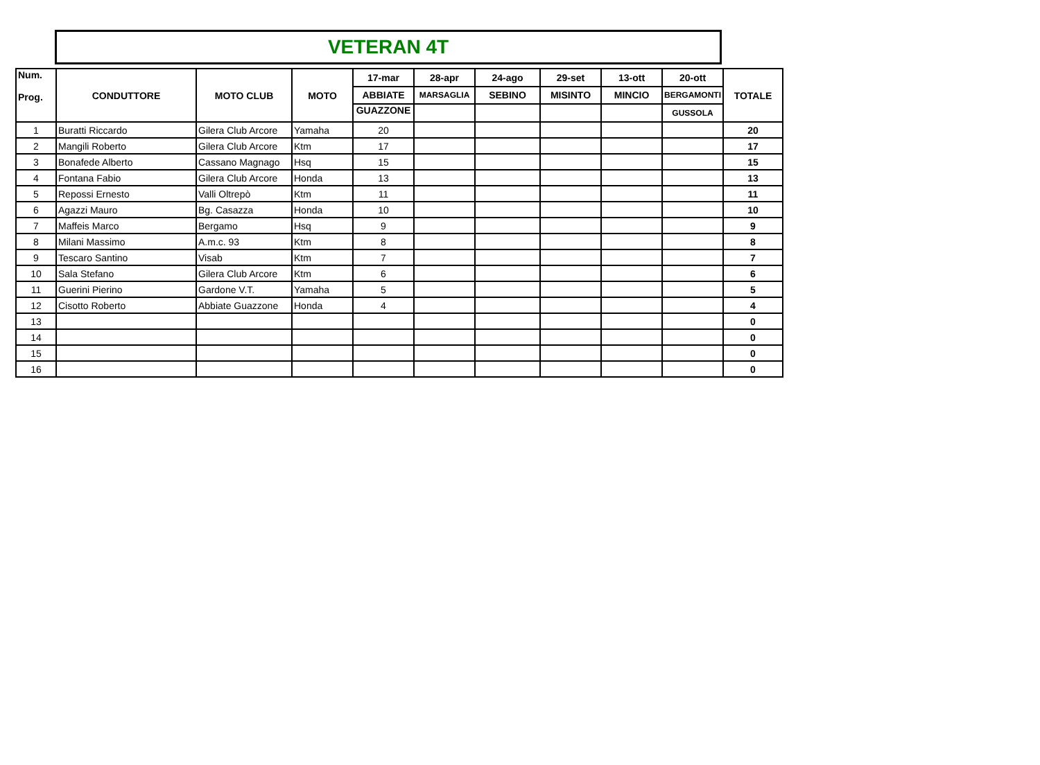VETERAN 4T
| Num. Prog. | CONDUTTORE | MOTO CLUB | MOTO | 17-mar | 28-apr | 24-ago | 29-set | 13-ott | 20-ott | TOTALE |
| --- | --- | --- | --- | --- | --- | --- | --- | --- | --- | --- |
| | | | | ABBIATE | MARSAGLIA | SEBINO | MISINTO | MINCIO | BERGAMONTI | |
| | | | | GUAZZONE | | | | | GUSSOLA | |
| 1 | Buratti Riccardo | Gilera Club Arcore | Yamaha | 20 | | | | | | 20 |
| 2 | Mangili Roberto | Gilera Club Arcore | Ktm | 17 | | | | | | 17 |
| 3 | Bonafede Alberto | Cassano Magnago | Hsq | 15 | | | | | | 15 |
| 4 | Fontana Fabio | Gilera Club Arcore | Honda | 13 | | | | | | 13 |
| 5 | Repossi Ernesto | Valli Oltrepò | Ktm | 11 | | | | | | 11 |
| 6 | Agazzi Mauro | Bg. Casazza | Honda | 10 | | | | | | 10 |
| 7 | Maffeis Marco | Bergamo | Hsq | 9 | | | | | | 9 |
| 8 | Milani Massimo | A.m.c. 93 | Ktm | 8 | | | | | | 8 |
| 9 | Tescaro Santino | Visab | Ktm | 7 | | | | | | 7 |
| 10 | Sala Stefano | Gilera Club Arcore | Ktm | 6 | | | | | | 6 |
| 11 | Guerini Pierino | Gardone V.T. | Yamaha | 5 | | | | | | 5 |
| 12 | Cisotto Roberto | Abbiate Guazzone | Honda | 4 | | | | | | 4 |
| 13 | | | | | | | | | | 0 |
| 14 | | | | | | | | | | 0 |
| 15 | | | | | | | | | | 0 |
| 16 | | | | | | | | | | 0 |